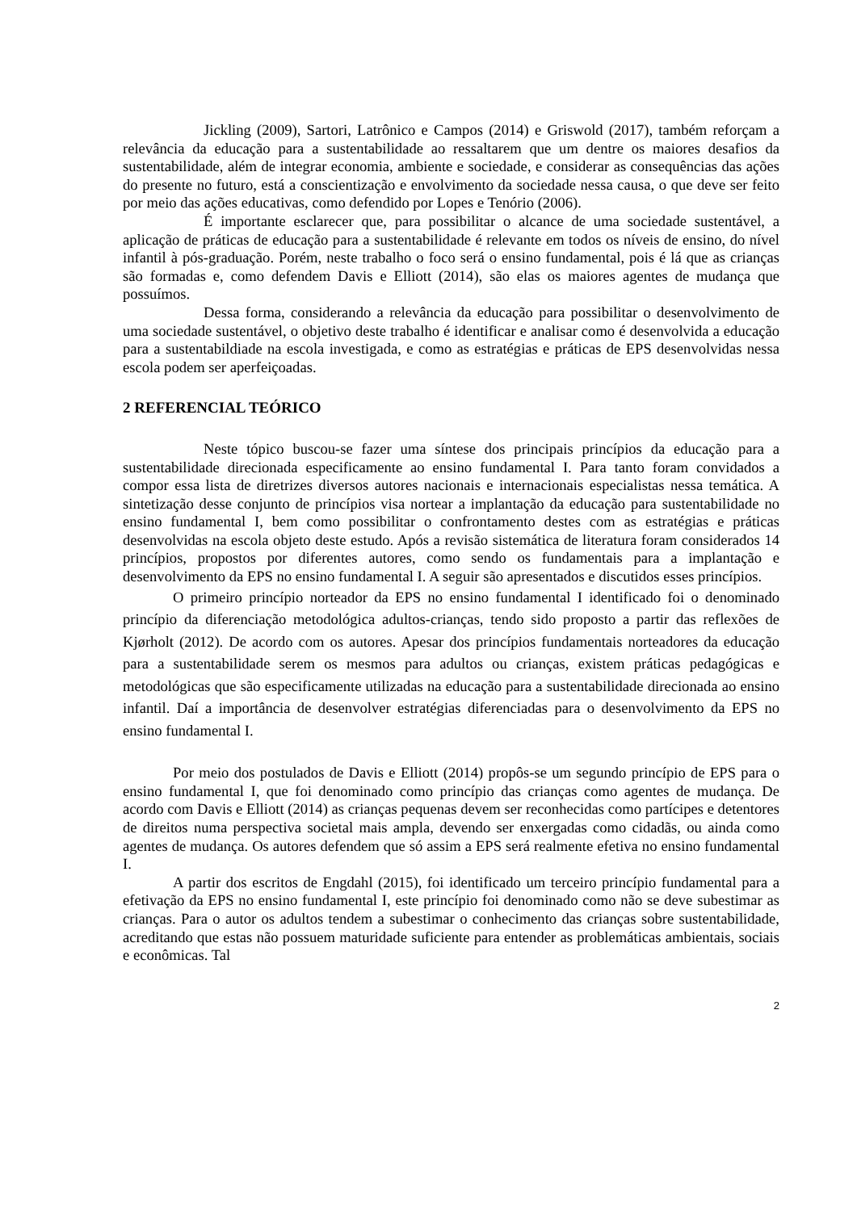Jickling (2009), Sartori, Latrônico e Campos (2014) e Griswold (2017), também reforçam a relevância da educação para a sustentabilidade ao ressaltarem que um dentre os maiores desafios da sustentabilidade, além de integrar economia, ambiente e sociedade, e considerar as consequências das ações do presente no futuro, está a conscientização e envolvimento da sociedade nessa causa, o que deve ser feito por meio das ações educativas, como defendido por Lopes e Tenório (2006).
É importante esclarecer que, para possibilitar o alcance de uma sociedade sustentável, a aplicação de práticas de educação para a sustentabilidade é relevante em todos os níveis de ensino, do nível infantil à pós-graduação. Porém, neste trabalho o foco será o ensino fundamental, pois é lá que as crianças são formadas e, como defendem Davis e Elliott (2014), são elas os maiores agentes de mudança que possuímos.
Dessa forma, considerando a relevância da educação para possibilitar o desenvolvimento de uma sociedade sustentável, o objetivo deste trabalho é identificar e analisar como é desenvolvida a educação para a sustentabildiade na escola investigada, e como as estratégias e práticas de EPS desenvolvidas nessa escola podem ser aperfeiçoadas.
2 REFERENCIAL TEÓRICO
Neste tópico buscou-se fazer uma síntese dos principais princípios da educação para a sustentabilidade direcionada especificamente ao ensino fundamental I. Para tanto foram convidados a compor essa lista de diretrizes diversos autores nacionais e internacionais especialistas nessa temática. A sintetização desse conjunto de princípios visa nortear a implantação da educação para sustentabilidade no ensino fundamental I, bem como possibilitar o confrontamento destes com as estratégias e práticas desenvolvidas na escola objeto deste estudo. Após a revisão sistemática de literatura foram considerados 14 princípios, propostos por diferentes autores, como sendo os fundamentais para a implantação e desenvolvimento da EPS no ensino fundamental I. A seguir são apresentados e discutidos esses princípios.
O primeiro princípio norteador da EPS no ensino fundamental I identificado foi o denominado princípio da diferenciação metodológica adultos-crianças, tendo sido proposto a partir das reflexões de Kjørholt (2012). De acordo com os autores. Apesar dos princípios fundamentais norteadores da educação para a sustentabilidade serem os mesmos para adultos ou crianças, existem práticas pedagógicas e metodológicas que são especificamente utilizadas na educação para a sustentabilidade direcionada ao ensino infantil. Daí a importância de desenvolver estratégias diferenciadas para o desenvolvimento da EPS no ensino fundamental I.
Por meio dos postulados de Davis e Elliott (2014) propôs-se um segundo princípio de EPS para o ensino fundamental I, que foi denominado como princípio das crianças como agentes de mudança. De acordo com Davis e Elliott (2014) as crianças pequenas devem ser reconhecidas como partícipes e detentores de direitos numa perspectiva societal mais ampla, devendo ser enxergadas como cidadãs, ou ainda como agentes de mudança. Os autores defendem que só assim a EPS será realmente efetiva no ensino fundamental I.
A partir dos escritos de Engdahl (2015), foi identificado um terceiro princípio fundamental para a efetivação da EPS no ensino fundamental I, este princípio foi denominado como não se deve subestimar as crianças. Para o autor os adultos tendem a subestimar o conhecimento das crianças sobre sustentabilidade, acreditando que estas não possuem maturidade suficiente para entender as problemáticas ambientais, sociais e econômicas. Tal
2